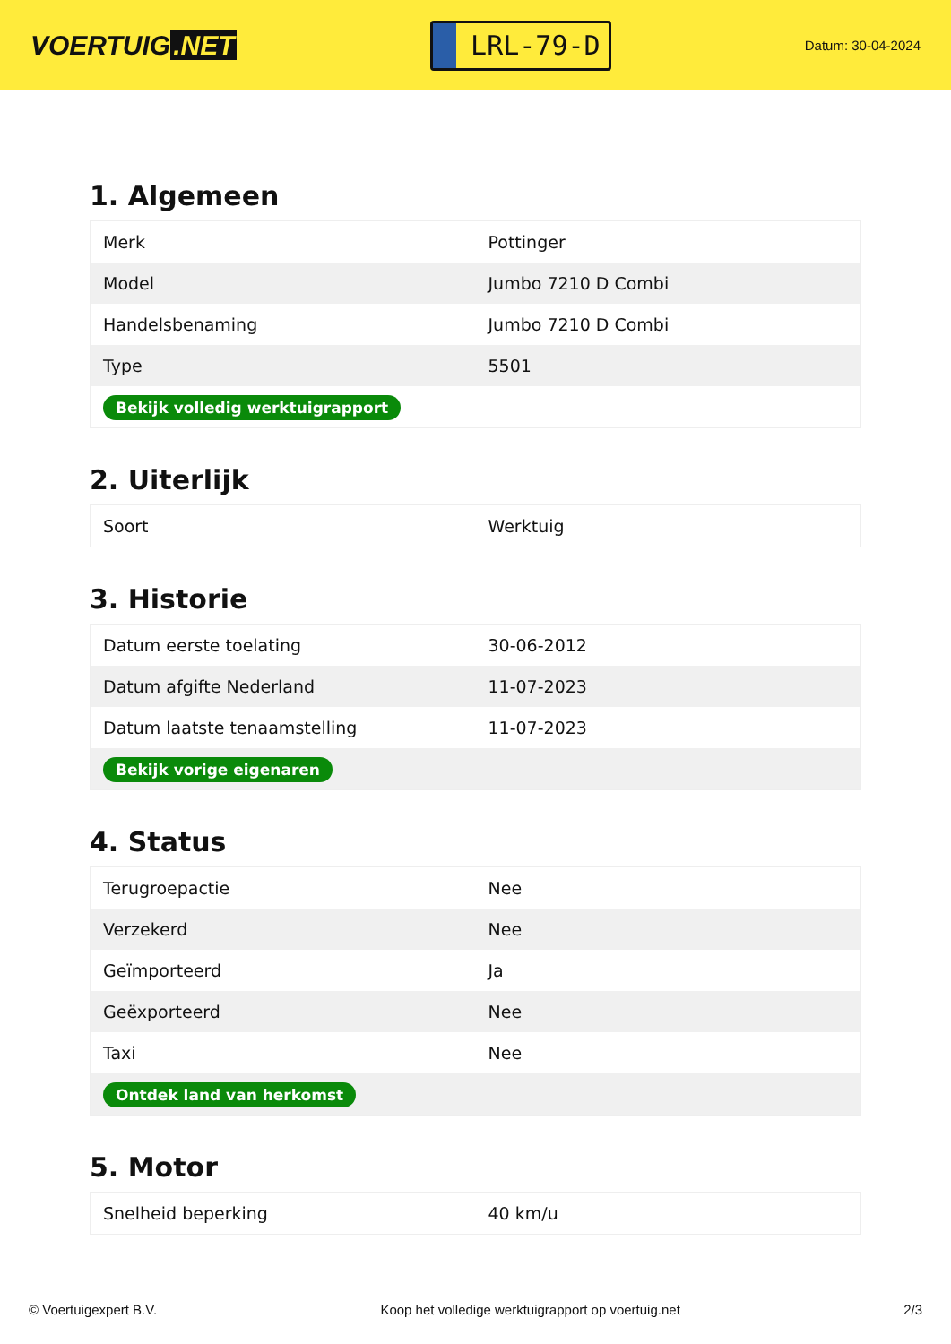VOERTUIG.NET
LRL-79-D
Datum: 30-04-2024
1. Algemeen
| Merk | Pottinger |
| Model | Jumbo 7210 D Combi |
| Handelsbenaming | Jumbo 7210 D Combi |
| Type | 5501 |
| Bekijk volledig werktuigrapport | |
2. Uiterlijk
| Soort | Werktuig |
3. Historie
| Datum eerste toelating | 30-06-2012 |
| Datum afgifte Nederland | 11-07-2023 |
| Datum laatste tenaamstelling | 11-07-2023 |
| Bekijk vorige eigenaren | |
4. Status
| Terugroepactie | Nee |
| Verzekerd | Nee |
| Geïmporteerd | Ja |
| Geëxporteerd | Nee |
| Taxi | Nee |
| Ontdek land van herkomst | |
5. Motor
| Snelheid beperking | 40 km/u |
© Voertuigexpert B.V. Koop het volledige werktuigrapport op voertuig.net 2/3